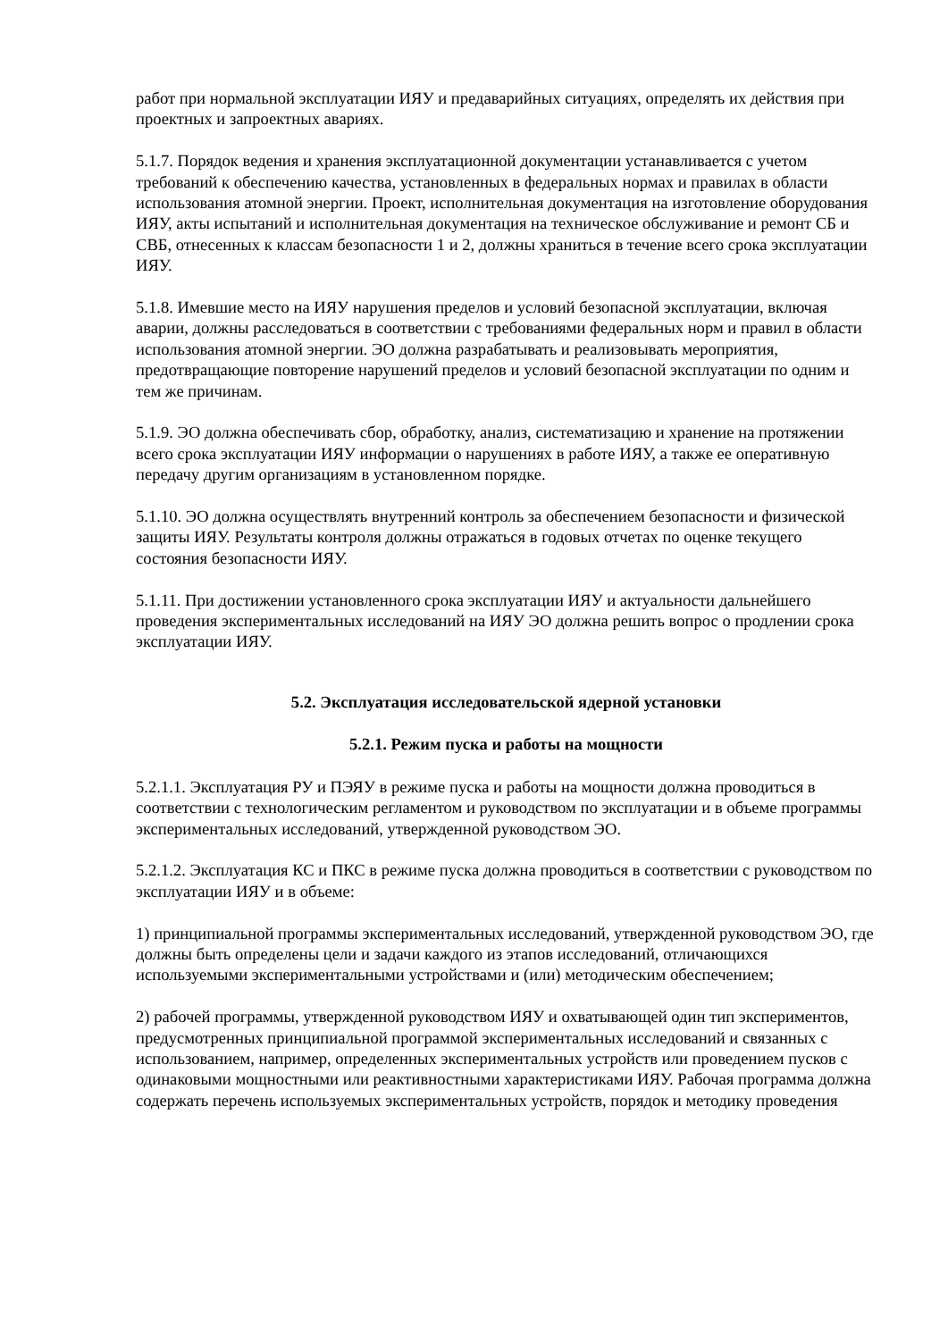работ при нормальной эксплуатации ИЯУ и предаварийных ситуациях, определять их действия при проектных и запроектных авариях.
5.1.7. Порядок ведения и хранения эксплуатационной документации устанавливается с учетом требований к обеспечению качества, установленных в федеральных нормах и правилах в области использования атомной энергии. Проект, исполнительная документация на изготовление оборудования ИЯУ, акты испытаний и исполнительная документация на техническое обслуживание и ремонт СБ и СВБ, отнесенных к классам безопасности 1 и 2, должны храниться в течение всего срока эксплуатации ИЯУ.
5.1.8. Имевшие место на ИЯУ нарушения пределов и условий безопасной эксплуатации, включая аварии, должны расследоваться в соответствии с требованиями федеральных норм и правил в области использования атомной энергии. ЭО должна разрабатывать и реализовывать мероприятия, предотвращающие повторение нарушений пределов и условий безопасной эксплуатации по одним и тем же причинам.
5.1.9. ЭО должна обеспечивать сбор, обработку, анализ, систематизацию и хранение на протяжении всего срока эксплуатации ИЯУ информации о нарушениях в работе ИЯУ, а также ее оперативную передачу другим организациям в установленном порядке.
5.1.10. ЭО должна осуществлять внутренний контроль за обеспечением безопасности и физической защиты ИЯУ. Результаты контроля должны отражаться в годовых отчетах по оценке текущего состояния безопасности ИЯУ.
5.1.11. При достижении установленного срока эксплуатации ИЯУ и актуальности дальнейшего проведения экспериментальных исследований на ИЯУ ЭО должна решить вопрос о продлении срока эксплуатации ИЯУ.
5.2. Эксплуатация исследовательской ядерной установки
5.2.1. Режим пуска и работы на мощности
5.2.1.1. Эксплуатация РУ и ПЭЯУ в режиме пуска и работы на мощности должна проводиться в соответствии с технологическим регламентом и руководством по эксплуатации и в объеме программы экспериментальных исследований, утвержденной руководством ЭО.
5.2.1.2. Эксплуатация КС и ПКС в режиме пуска должна проводиться в соответствии с руководством по эксплуатации ИЯУ и в объеме:
1) принципиальной программы экспериментальных исследований, утвержденной руководством ЭО, где должны быть определены цели и задачи каждого из этапов исследований, отличающихся используемыми экспериментальными устройствами и (или) методическим обеспечением;
2) рабочей программы, утвержденной руководством ИЯУ и охватывающей один тип экспериментов, предусмотренных принципиальной программой экспериментальных исследований и связанных с использованием, например, определенных экспериментальных устройств или проведением пусков с одинаковыми мощностными или реактивностными характеристиками ИЯУ. Рабочая программа должна содержать перечень используемых экспериментальных устройств, порядок и методику проведения